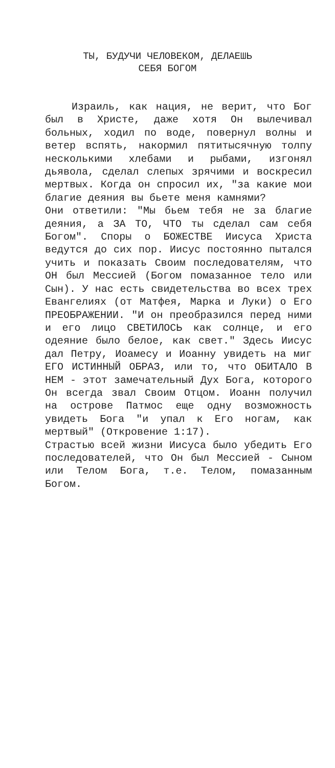ТЫ, БУДУЧИ ЧЕЛОВЕКОМ, ДЕЛАЕШЬ
СЕБЯ БОГОМ
Израиль, как нация, не верит, что Бог был в Христе, даже хотя Он вылечивал больных, ходил по воде, повернул волны и ветер вспять, накормил пятитысячную толпу несколькими хлебами и рыбами, изгонял дьявола, сделал слепых зрячими и воскресил мертвых. Когда он спросил их, "за какие мои благие деяния вы бьете меня камнями?
Они ответили: "Мы бьем тебя не за благие деяния, а ЗА ТО, ЧТО ты сделал сам себя Богом". Споры о БОЖЕСТВЕ Иисуса Христа ведутся до сих пор. Иисус постоянно пытался учить и показать Своим последователям, что ОН был Мессией (Богом помазанное тело или Сын). У нас есть свидетельства во всех трех Евангелиях (от Матфея, Марка и Луки) о Его ПРЕОБРАЖЕНИИ. "И он преобразился перед ними и его лицо СВЕТИЛОСЬ как солнце, и его одеяние было белое, как свет." Здесь Иисус дал Петру, Иоамесу и Иоанну увидеть на миг ЕГО ИСТИННЫЙ ОБРАЗ, или то, что ОБИТАЛО В НЕМ - этот замечательный Дух Бога, которого Он всегда звал Своим Отцом. Иоанн получил на острове Патмос еще одну возможность увидеть Бога "и упал к Его ногам, как мертвый" (Откровение 1:17).
Страстью всей жизни Иисуса было убедить Его последователей, что Он был Мессией - Сыном или Телом Бога, т.е. Телом, помазанным Богом.